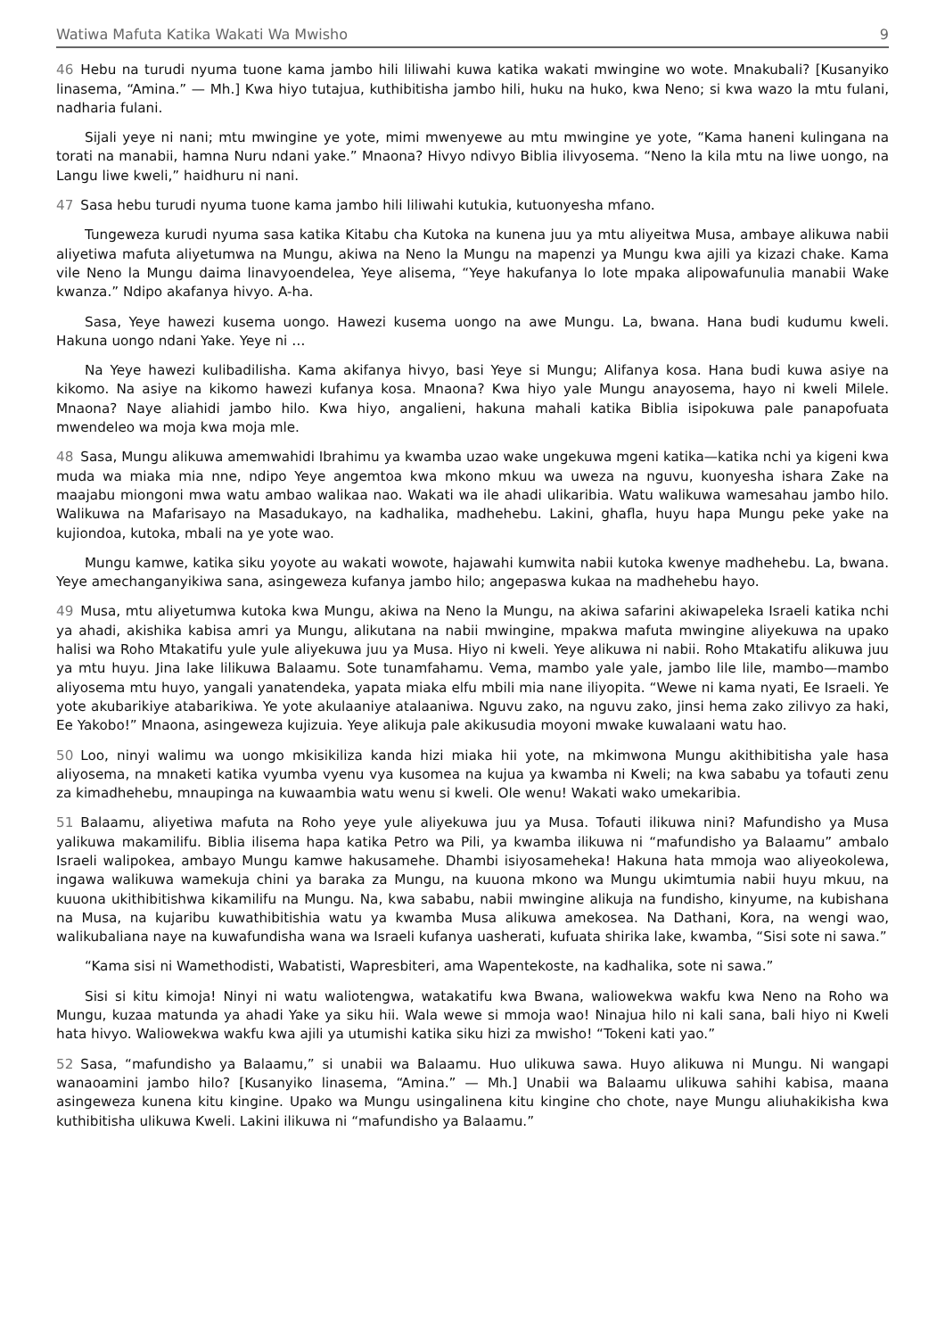Watiwa Mafuta Katika Wakati Wa Mwisho 9
46 Hebu na turudi nyuma tuone kama jambo hili liliwahi kuwa katika wakati mwingine wo wote. Mnakubali? [Kusanyiko linasema, “Amina.” — Mh.] Kwa hiyo tutajua, kuthibitisha jambo hili, huku na huko, kwa Neno; si kwa wazo la mtu fulani, nadharia fulani.
Sijali yeye ni nani; mtu mwingine ye yote, mimi mwenyewe au mtu mwingine ye yote, “Kama haneni kulingana na torati na manabii, hamna Nuru ndani yake.” Mnaona? Hivyo ndivyo Biblia ilivyosema. “Neno la kila mtu na liwe uongo, na Langu liwe kweli,” haidhuru ni nani.
47 Sasa hebu turudi nyuma tuone kama jambo hili liliwahi kutukia, kutuonyesha mfano.
Tungeweza kurudi nyuma sasa katika Kitabu cha Kutoka na kunena juu ya mtu aliyeitwa Musa, ambaye alikuwa nabii aliyetiwa mafuta aliyetumwa na Mungu, akiwa na Neno la Mungu na mapenzi ya Mungu kwa ajili ya kizazi chake. Kama vile Neno la Mungu daima linavyoendelea, Yeye alisema, “Yeye hakufanya lo lote mpaka alipowafunulia manabii Wake kwanza.” Ndipo akafanya hivyo. A-ha.
Sasa, Yeye hawezi kusema uongo. Hawezi kusema uongo na awe Mungu. La, bwana. Hana budi kudumu kweli. Hakuna uongo ndani Yake. Yeye ni …
Na Yeye hawezi kulibadilisha. Kama akifanya hivyo, basi Yeye si Mungu; Alifanya kosa. Hana budi kuwa asiye na kikomo. Na asiye na kikomo hawezi kufanya kosa. Mnaona? Kwa hiyo yale Mungu anayosema, hayo ni kweli Milele. Mnaona? Naye aliahidi jambo hilo. Kwa hiyo, angalieni, hakuna mahali katika Biblia isipokuwa pale panapofuata mwendeleo wa moja kwa moja mle.
48 Sasa, Mungu alikuwa amemwahidi Ibrahimu ya kwamba uzao wake ungekuwa mgeni katika—katika nchi ya kigeni kwa muda wa miaka mia nne, ndipo Yeye angemtoa kwa mkono mkuu wa uweza na nguvu, kuonyesha ishara Zake na maajabu miongoni mwa watu ambao walikaa nao. Wakati wa ile ahadi ulikaribia. Watu walikuwa wamesahau jambo hilo. Walikuwa na Mafarisayo na Masadukayo, na kadhalika, madhehebu. Lakini, ghafla, huyu hapa Mungu peke yake na kujiondoa, kutoka, mbali na ye yote wao.
Mungu kamwe, katika siku yoyote au wakati wowote, hajawahi kumwita nabii kutoka kwenye madhehebu. La, bwana. Yeye amechanganyikiwa sana, asingeweza kufanya jambo hilo; angepaswa kukaa na madhehebu hayo.
49 Musa, mtu aliyetumwa kutoka kwa Mungu, akiwa na Neno la Mungu, na akiwa safarini akiwapeleka Israeli katika nchi ya ahadi, akishika kabisa amri ya Mungu, alikutana na nabii mwingine, mpakwa mafuta mwingine aliyekuwa na upako halisi wa Roho Mtakatifu yule yule aliyekuwa juu ya Musa. Hiyo ni kweli. Yeye alikuwa ni nabii. Roho Mtakatifu alikuwa juu ya mtu huyu. Jina lake lilikuwa Balaamu. Sote tunamfahamu. Vema, mambo yale yale, jambo lile lile, mambo—mambo aliyosema mtu huyo, yangali yanatendeka, yapata miaka elfu mbili mia nane iliyopita. “Wewe ni kama nyati, Ee Israeli. Ye yote akubarikiye atabarikiwa. Ye yote akulaaniye atalaaniwa. Nguvu zako, na nguvu zako, jinsi hema zako zilivyo za haki, Ee Yakobo!” Mnaona, asingeweza kujizuia. Yeye alikuja pale akikusudia moyoni mwake kuwalaani watu hao.
50 Loo, ninyi walimu wa uongo mkisikiliza kanda hizi miaka hii yote, na mkimwona Mungu akithibitisha yale hasa aliyosema, na mnaketi katika vyumba vyenu vya kusomea na kujua ya kwamba ni Kweli; na kwa sababu ya tofauti zenu za kimadhehebu, mnaupinga na kuwaambia watu wenu si kweli. Ole wenu! Wakati wako umekaribia.
51 Balaamu, aliyetiwa mafuta na Roho yeye yule aliyekuwa juu ya Musa. Tofauti ilikuwa nini? Mafundisho ya Musa yalikuwa makamilifu. Biblia ilisema hapa katika Petro wa Pili, ya kwamba ilikuwa ni “mafundisho ya Balaamu” ambalo Israeli walipokea, ambayo Mungu kamwe hakusamehe. Dhambi isiyosameheka! Hakuna hata mmoja wao aliyeokolewa, ingawa walikuwa wamekuja chini ya baraka za Mungu, na kuuona mkono wa Mungu ukimtumia nabii huyu mkuu, na kuuona ukithibitishwa kikamilifu na Mungu. Na, kwa sababu, nabii mwingine alikuja na fundisho, kinyume, na kubishana na Musa, na kujaribu kuwathibitishia watu ya kwamba Musa alikuwa amekosea. Na Dathani, Kora, na wengi wao, walikubaliana naye na kuwafundisha wana wa Israeli kufanya uasherati, kufuata shirika lake, kwamba, “Sisi sote ni sawa.”
“Kama sisi ni Wamethodisti, Wabatisti, Wapresbiteri, ama Wapentekoste, na kadhalika, sote ni sawa.”
Sisi si kitu kimoja! Ninyi ni watu waliotengwa, watakatifu kwa Bwana, waliowekwa wakfu kwa Neno na Roho wa Mungu, kuzaa matunda ya ahadi Yake ya siku hii. Wala wewe si mmoja wao! Ninajua hilo ni kali sana, bali hiyo ni Kweli hata hivyo. Waliowekwa wakfu kwa ajili ya utumishi katika siku hizi za mwisho! “Tokeni kati yao.”
52 Sasa, “mafundisho ya Balaamu,” si unabii wa Balaamu. Huo ulikuwa sawa. Huyo alikuwa ni Mungu. Ni wangapi wanaoamini jambo hilo? [Kusanyiko linasema, “Amina.” — Mh.] Unabii wa Balaamu ulikuwa sahihi kabisa, maana asingeweza kunena kitu kingine. Upako wa Mungu usingalinena kitu kingine cho chote, naye Mungu aliuhakikisha kwa kuthibitisha ulikuwa Kweli. Lakini ilikuwa ni “mafundisho ya Balaamu.”